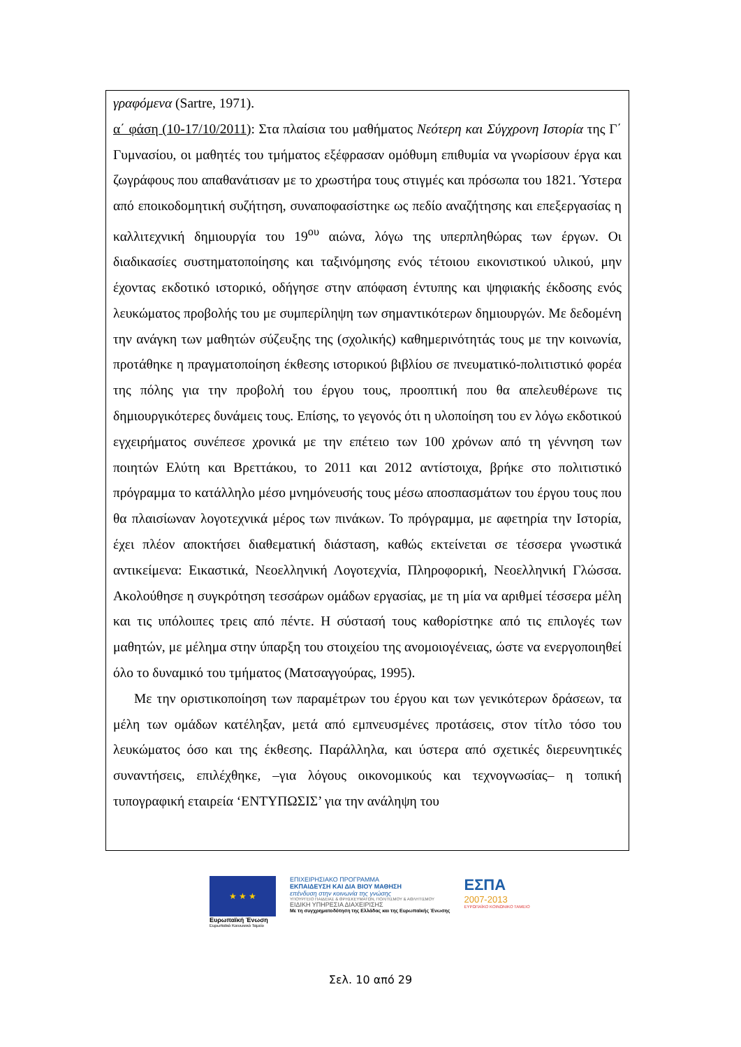γραφόμενα (Sartre, 1971).
α΄ φάση (10-17/10/2011): Στα πλαίσια του μαθήματος Νεότερη και Σύγχρονη Ιστορία της Γ΄ Γυμνασίου, οι μαθητές του τμήματος εξέφρασαν ομόθυμη επιθυμία να γνωρίσουν έργα και ζωγράφους που απαθανάτισαν με το χρωστήρα τους στιγμές και πρόσωπα του 1821. Ύστερα από εποικοδομητική συζήτηση, συναποφασίστηκε ως πεδίο αναζήτησης και επεξεργασίας η καλλιτεχνική δημιουργία του 19<sup>ου</sup> αιώνα, λόγω της υπερπληθώρας των έργων. Οι διαδικασίες συστηματοποίησης και ταξινόμησης ενός τέτοιου εικονιστικού υλικού, μην έχοντας εκδοτικό ιστορικό, οδήγησε στην απόφαση έντυπης και ψηφιακής έκδοσης ενός λευκώματος προβολής του με συμπερίληψη των σημαντικότερων δημιουργών. Με δεδομένη την ανάγκη των μαθητών σύζευξης της (σχολικής) καθημερινότητάς τους με την κοινωνία, προτάθηκε η πραγματοποίηση έκθεσης ιστορικού βιβλίου σε πνευματικό-πολιτιστικό φορέα της πόλης για την προβολή του έργου τους, προοπτική που θα απελευθέρωνε τις δημιουργικότερες δυνάμεις τους. Επίσης, το γεγονός ότι η υλοποίηση του εν λόγω εκδοτικού εγχειρήματος συνέπεσε χρονικά με την επέτειο των 100 χρόνων από τη γέννηση των ποιητών Ελύτη και Βρεττάκου, το 2011 και 2012 αντίστοιχα, βρήκε στο πολιτιστικό πρόγραμμα το κατάλληλο μέσο μνημόνευσής τους μέσω αποσπασμάτων του έργου τους που θα πλαισίωναν λογοτεχνικά μέρος των πινάκων. Το πρόγραμμα, με αφετηρία την Ιστορία, έχει πλέον αποκτήσει διαθεματική διάσταση, καθώς εκτείνεται σε τέσσερα γνωστικά αντικείμενα: Εικαστικά, Νεοελληνική Λογοτεχνία, Πληροφορική, Νεοελληνική Γλώσσα. Ακολούθησε η συγκρότηση τεσσάρων ομάδων εργασίας, με τη μία να αριθμεί τέσσερα μέλη και τις υπόλοιπες τρεις από πέντε. Η σύστασή τους καθορίστηκε από τις επιλογές των μαθητών, με μέλημα στην ύπαρξη του στοιχείου της ανομοιογένειας, ώστε να ενεργοποιηθεί όλο το δυναμικό του τμήματος (Ματσαγγούρας, 1995).
Με την οριστικοποίηση των παραμέτρων του έργου και των γενικότερων δράσεων, τα μέλη των ομάδων κατέληξαν, μετά από εμπνευσμένες προτάσεις, στον τίτλο τόσο του λευκώματος όσο και της έκθεσης. Παράλληλα, και ύστερα από σχετικές διερευνητικές συναντήσεις, επιλέχθηκε, –για λόγους οικονομικούς και τεχνογνωσίας– η τοπική τυπογραφική εταιρεία ‘ΕΝΤΥΠΩΣΙΣ’ για την ανάληψη του
★ ★ ★
Ευρωπαϊκή Ένωση
Ευρωπαϊκό Κοινωνικό Ταμείο
ΕΠΙΧΕΙΡΗΣΙΑΚΟ ΠΡΟΓΡΑΜΜΑ
ΕΚΠΑΙΔΕΥΣΗ ΚΑΙ ΔΙΑ ΒΙΟΥ ΜΑΘΗΣΗ
επένδυση στην κοινωνία της γνώσης
ΥΠΟΥΡΓΕΙΟ ΠΑΙΔΕΙΑΣ & ΘΡΗΣΚΕΥΜΑΤΩΝ, ΠΟΛΙΤΙΣΜΟΥ & ΑΘΛΗΤΙΣΜΟΥ
ΕΙΔΙΚΗ ΥΠΗΡΕΣΙΑ ΔΙΑΧΕΙΡΙΣΗΣ
Με τη συγχρηματοδότηση της Ελλάδας και της Ευρωπαϊκής Ένωσης
ΕΣΠΑ
2007-2013
ΕΥΡΩΠΑΪΚΟ ΚΟΙΝΩΝΙΚΟ ΤΑΜΕΙΟ
Σελ. 10 από 29